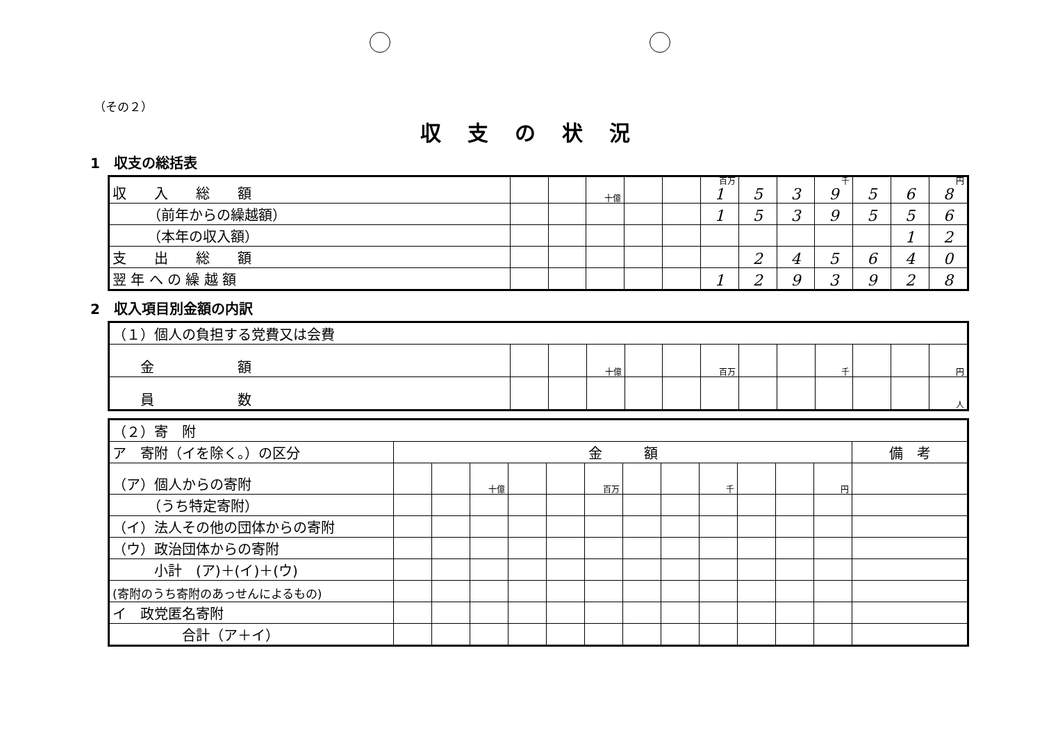（その２）
収支の状況
1　収支の総括表
| 収 入 総 額 | | | 十億 | | | 百万 1 | 5 | 3 | 千 9 | 5 | 6 | 円 8 |
| （前年からの繰越額） | | | | | | 1 | 5 | 3 | 9 | 5 | 5 | 6 |
| （本年の収入額） | | | | | | | | | | | 1 | 2 |
| 支 出 総 額 | | | | | | | 2 | 4 | 5 | 6 | 4 | 0 |
| 翌 年 へ の 繰 越 額 | | | | | | 1 | 2 | 9 | 3 | 9 | 2 | 8 |
2　収入項目別金額の内訳
| （１）個人の負担する党費又は会費 | | | | | | | | | | | | |
| 金 額 | | | 十億 | | | 百万 | | | 千 | | | 円 |
| 員 数 | | | | | | | | | | | | 人 |
| （２）寄 附 | | | | | | | | | | | | | |
| ア 寄附（イを除く。）の区分 | 金 額 | | | | | | | | | | | | 備 考 |
| （ア）個人からの寄附 | | | 十億 | | | 百万 | | | 千 | | | 円 | |
| （うち特定寄附） | | | | | | | | | | | | | |
| （イ）法人その他の団体からの寄附 | | | | | | | | | | | | | |
| （ウ）政治団体からの寄附 | | | | | | | | | | | | | |
| 小計 (ア)＋(イ)＋(ウ) | | | | | | | | | | | | | |
| (寄附のうち寄附のあっせんによるもの) | | | | | | | | | | | | | |
| イ 政党匿名寄附 | | | | | | | | | | | | | |
| 合計（ア＋イ） | | | | | | | | | | | | | |